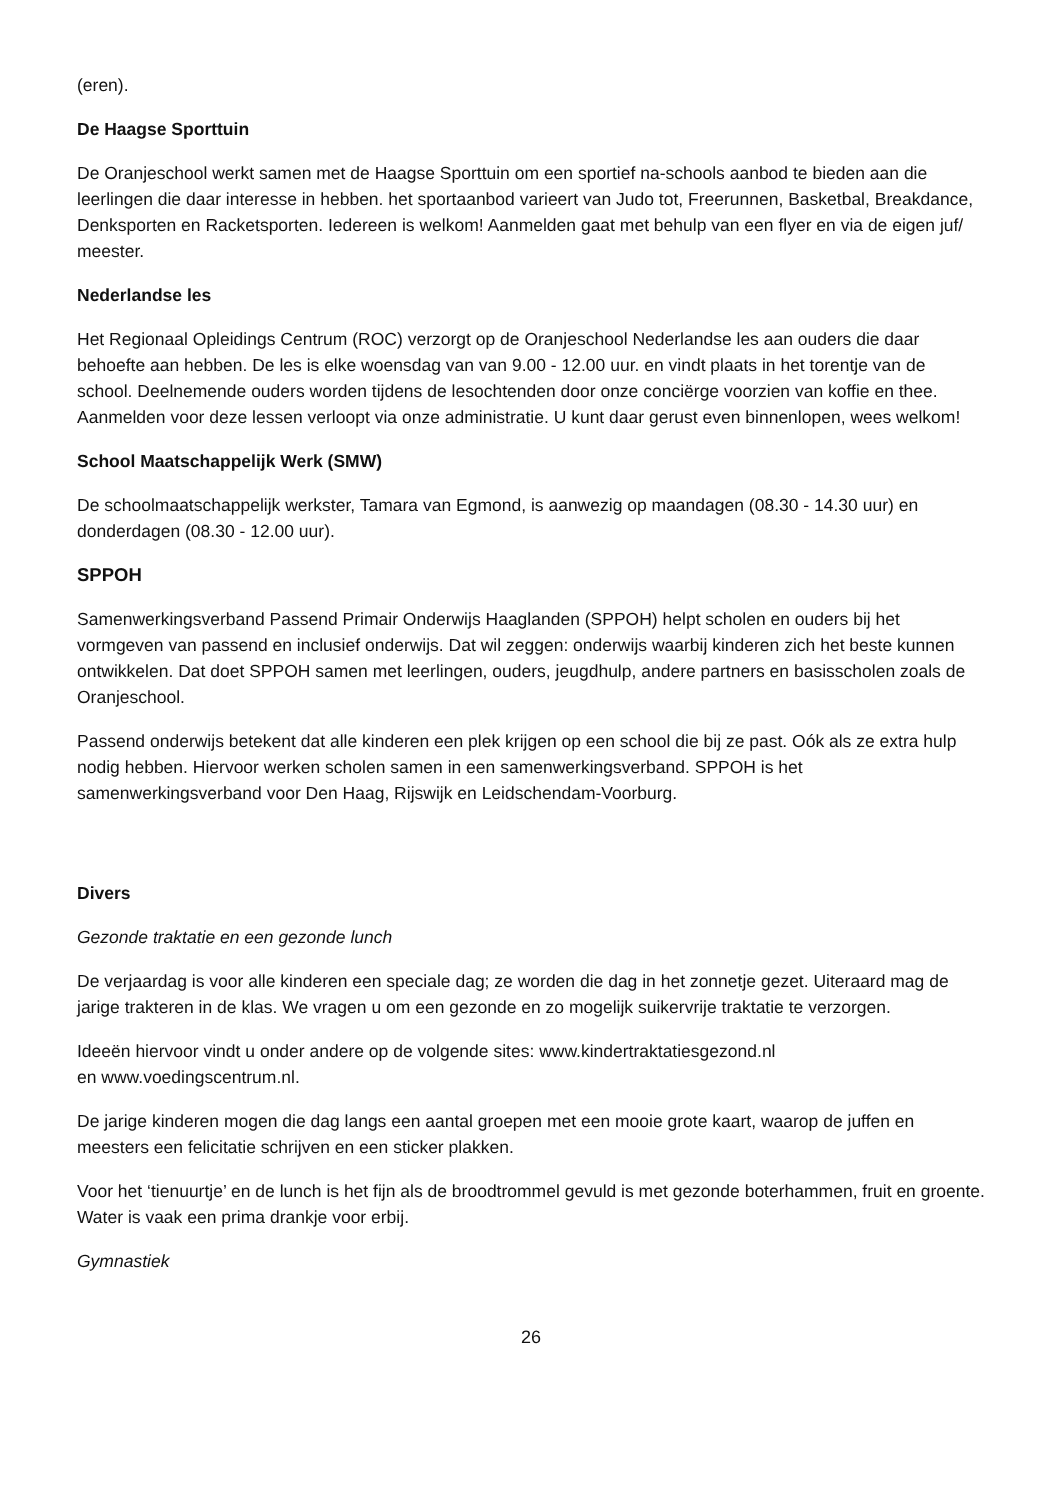(eren).
De Haagse Sporttuin
De Oranjeschool werkt samen met de Haagse Sporttuin om een sportief na-schools aanbod te bieden aan die leerlingen die daar interesse in hebben. het sportaanbod varieert van Judo tot, Freerunnen, Basketbal, Breakdance, Denksporten en Racketsporten. Iedereen is welkom! Aanmelden gaat met behulp van een flyer en via de eigen juf/ meester.
Nederlandse les
Het Regionaal Opleidings Centrum (ROC) verzorgt op de Oranjeschool Nederlandse les aan ouders die daar behoefte aan hebben. De les is elke woensdag van van 9.00 - 12.00 uur. en vindt plaats in het torentje van de school. Deelnemende ouders worden tijdens de lesochtenden door onze conciërge voorzien van koffie en thee. Aanmelden voor deze lessen verloopt via onze administratie. U kunt daar gerust even binnenlopen, wees welkom!
School Maatschappelijk Werk (SMW)
De schoolmaatschappelijk werkster, Tamara van Egmond, is aanwezig op maandagen (08.30 - 14.30 uur) en donderdagen (08.30 - 12.00 uur).
SPPOH
Samenwerkingsverband Passend Primair Onderwijs Haaglanden (SPPOH) helpt scholen en ouders bij het vormgeven van passend en inclusief onderwijs. Dat wil zeggen: onderwijs waarbij kinderen zich het beste kunnen ontwikkelen. Dat doet SPPOH samen met leerlingen, ouders, jeugdhulp, andere partners en basisscholen zoals de Oranjeschool.
Passend onderwijs betekent dat alle kinderen een plek krijgen op een school die bij ze past. Oók als ze extra hulp nodig hebben. Hiervoor werken scholen samen in een samenwerkingsverband. SPPOH is het samenwerkingsverband voor Den Haag, Rijswijk en Leidschendam-Voorburg.
Divers
Gezonde traktatie en een gezonde lunch
De verjaardag is voor alle kinderen een speciale dag; ze worden die dag in het zonnetje gezet. Uiteraard mag de jarige trakteren in de klas. We vragen u om een gezonde en zo mogelijk suikervrije traktatie te verzorgen.
Ideeën hiervoor vindt u onder andere op de volgende sites: www.kindertraktatiesgezond.nl
en www.voedingscentrum.nl.
De jarige kinderen mogen die dag langs een aantal groepen met een mooie grote kaart, waarop de juffen en meesters een felicitatie schrijven en een sticker plakken.
Voor het ‘tienuurtje’ en de lunch is het fijn als de broodtrommel gevuld is met gezonde boterhammen, fruit en groente. Water is vaak een prima drankje voor erbij.
Gymnastiek
26